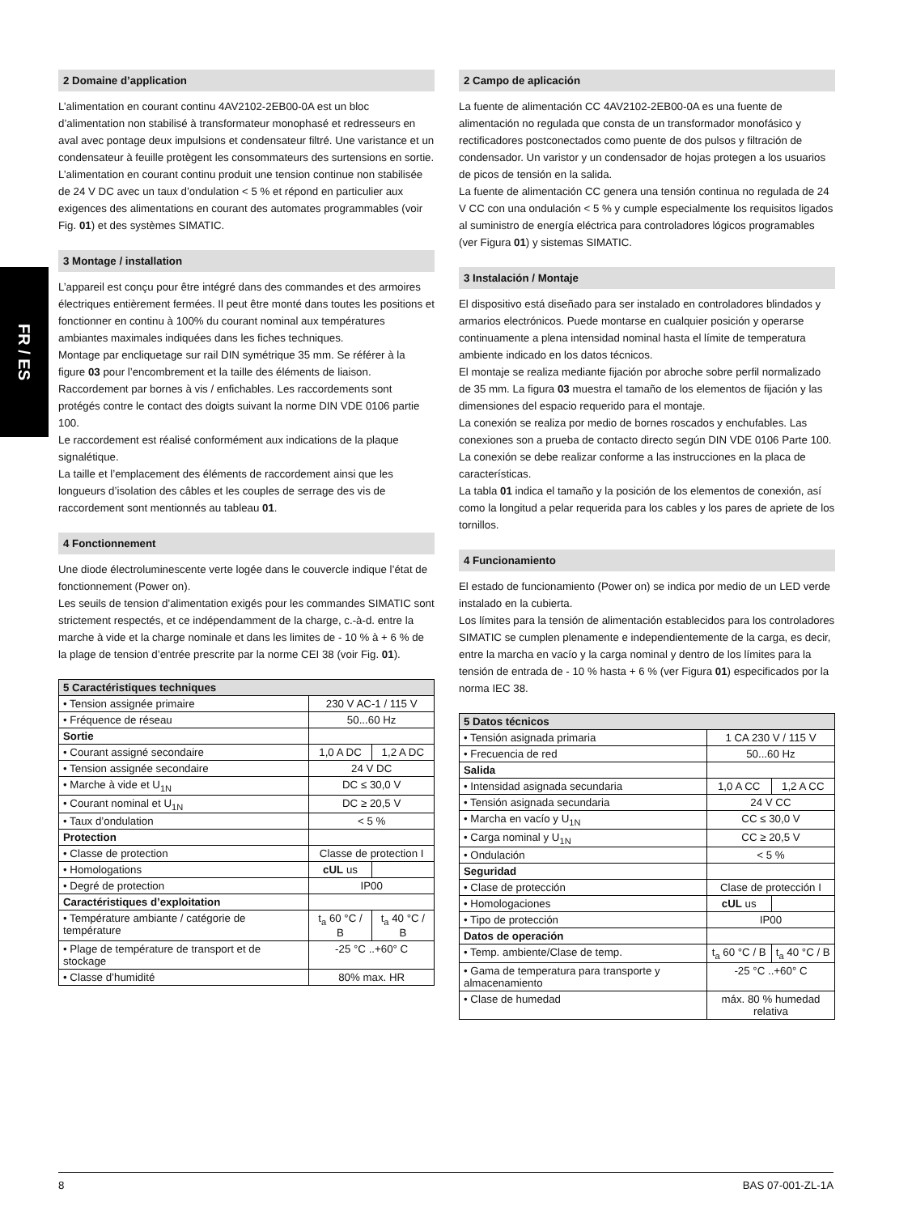FR / ES
2 Domaine d’application
L’alimentation en courant continu 4AV2102-2EB00-0A est un bloc d’alimentation non stabilisé à transformateur monophasé et redresseurs en aval avec pontage deux impulsions et condensateur filtré. Une varistance et un condensateur à feuille protègent les consommateurs des surtensions en sortie.
L’alimentation en courant continu produit une tension continue non stabilisée de 24 V DC avec un taux d’ondulation < 5 % et répond en particulier aux exigences des alimentations en courant des automates programmables (voir Fig. 01) et des systèmes SIMATIC.
3 Montage / installation
L’appareil est conçu pour être intégré dans des commandes et des armoires électriques entièrement fermées. Il peut être monté dans toutes les positions et fonctionner en continu à 100% du courant nominal aux températures ambiantes maximales indiquées dans les fiches techniques.
Montage par encliquetage sur rail DIN symétrique 35 mm. Se référer à la figure 03 pour l’encombrement et la taille des éléments de liaison.
Raccordement par bornes à vis / enfichables. Les raccordements sont protégés contre le contact des doigts suivant la norme DIN VDE 0106 partie 100.
Le raccordement est réalisé conformément aux indications de la plaque signalétique.
La taille et l’emplacement des éléments de raccordement ainsi que les longueurs d’isolation des câbles et les couples de serrage des vis de raccordement sont mentionnés au tableau 01.
4 Fonctionnement
Une diode électroluminescente verte logée dans le couvercle indique l’état de fonctionnement (Power on).
Les seuils de tension d’alimentation exigés pour les commandes SIMATIC sont strictement respectés, et ce indépendamment de la charge, c.-à-d. entre la marche à vide et la charge nominale et dans les limites de - 10 % à + 6 % de la plage de tension d’entrée prescrite par la norme CEI 38 (voir Fig. 01).
| 5 Caractéristiques techniques | | |
| --- | --- | --- |
| • Tension assignée primaire | 230 V AC-1 / 115 V | |
| • Fréquence de réseau | 50...60 Hz | |
| Sortie | | |
| • Courant assigné secondaire | 1,0 A DC | 1,2 A DC |
| • Tension assignée secondaire | 24 V DC | |
| • Marche à vide et U<sub>1N</sub> | DC ≤ 30,0 V | |
| • Courant nominal et U<sub>1N</sub> | DC ≥ 20,5 V | |
| • Taux d’ondulation | < 5 % | |
| Protection | | |
| • Classe de protection | Classe de protection I | |
| • Homologations | c UL us | |
| • Degré de protection | IP00 | |
| Caractéristiques d’exploitation | | |
| • Température ambiante / catégorie de température | t<sub>a</sub> 60 °C / B | t<sub>a</sub> 40 °C / B |
| • Plage de température de transport et de stockage | -25 °C ..+60° C | |
| • Classe d’humidité | 80% max. HR | |
2 Campo de aplicación
La fuente de alimentación CC 4AV2102-2EB00-0A es una fuente de alimentación no regulada que consta de un transformador monofásico y rectificadores postconectados como puente de dos pulsos y filtración de condensador. Un varistor y un condensador de hojas protegen a los usuarios de picos de tensión en la salida.
La fuente de alimentación CC genera una tensión continua no regulada de 24 V CC con una ondulación < 5 % y cumple especialmente los requisitos ligados al suministro de energía eléctrica para controladores lógicos programables (ver Figura 01) y sistemas SIMATIC.
3 Instalación / Montaje
El dispositivo está diseñado para ser instalado en controladores blindados y armarios electrónicos. Puede montarse en cualquier posición y operarse continuamente a plena intensidad nominal hasta el límite de temperatura ambiente indicado en los datos técnicos.
El montaje se realiza mediante fijación por abroche sobre perfil normalizado de 35 mm. La figura 03 muestra el tamaño de los elementos de fijación y las dimensiones del espacio requerido para el montaje.
La conexión se realiza por medio de bornes roscados y enchufables. Las conexiones son a prueba de contacto directo según DIN VDE 0106 Parte 100.
La conexión se debe realizar conforme a las instrucciones en la placa de características.
La tabla 01 indica el tamaño y la posición de los elementos de conexión, así como la longitud a pelar requerida para los cables y los pares de apriete de los tornillos.
4 Funcionamiento
El estado de funcionamiento (Power on) se indica por medio de un LED verde instalado en la cubierta.
Los límites para la tensión de alimentación establecidos para los controladores SIMATIC se cumplen plenamente e independientemente de la carga, es decir, entre la marcha en vacío y la carga nominal y dentro de los límites para la tensión de entrada de - 10 % hasta + 6 % (ver Figura 01) especificados por la norma IEC 38.
| 5 Datos técnicos | | |
| --- | --- | --- |
| • Tensión asignada primaria | 1 CA 230 V / 115 V | |
| • Frecuencia de red | 50...60 Hz | |
| Salida | | |
| • Intensidad asignada secundaria | 1,0 A CC | 1,2 A CC |
| • Tensión asignada secundaria | 24 V CC | |
| • Marcha en vacío y U<sub>1N</sub> | CC ≤ 30,0 V | |
| • Carga nominal y U<sub>1N</sub> | CC ≥ 20,5 V | |
| • Ondulación | < 5 % | |
| Seguridad | | |
| • Clase de protección | Clase de protección I | |
| • Homologaciones | c UL us | |
| • Tipo de protección | IP00 | |
| Datos de operación | | |
| • Temp. ambiente/Clase de temp. | t<sub>a</sub> 60 °C / B | t<sub>a</sub> 40 °C / B |
| • Gama de temperatura para transporte y almacenamiento | -25 °C ..+60° C | |
| • Clase de humedad | máx. 80 % humedad relativa | |
8 BAS 07-001-ZL-1A